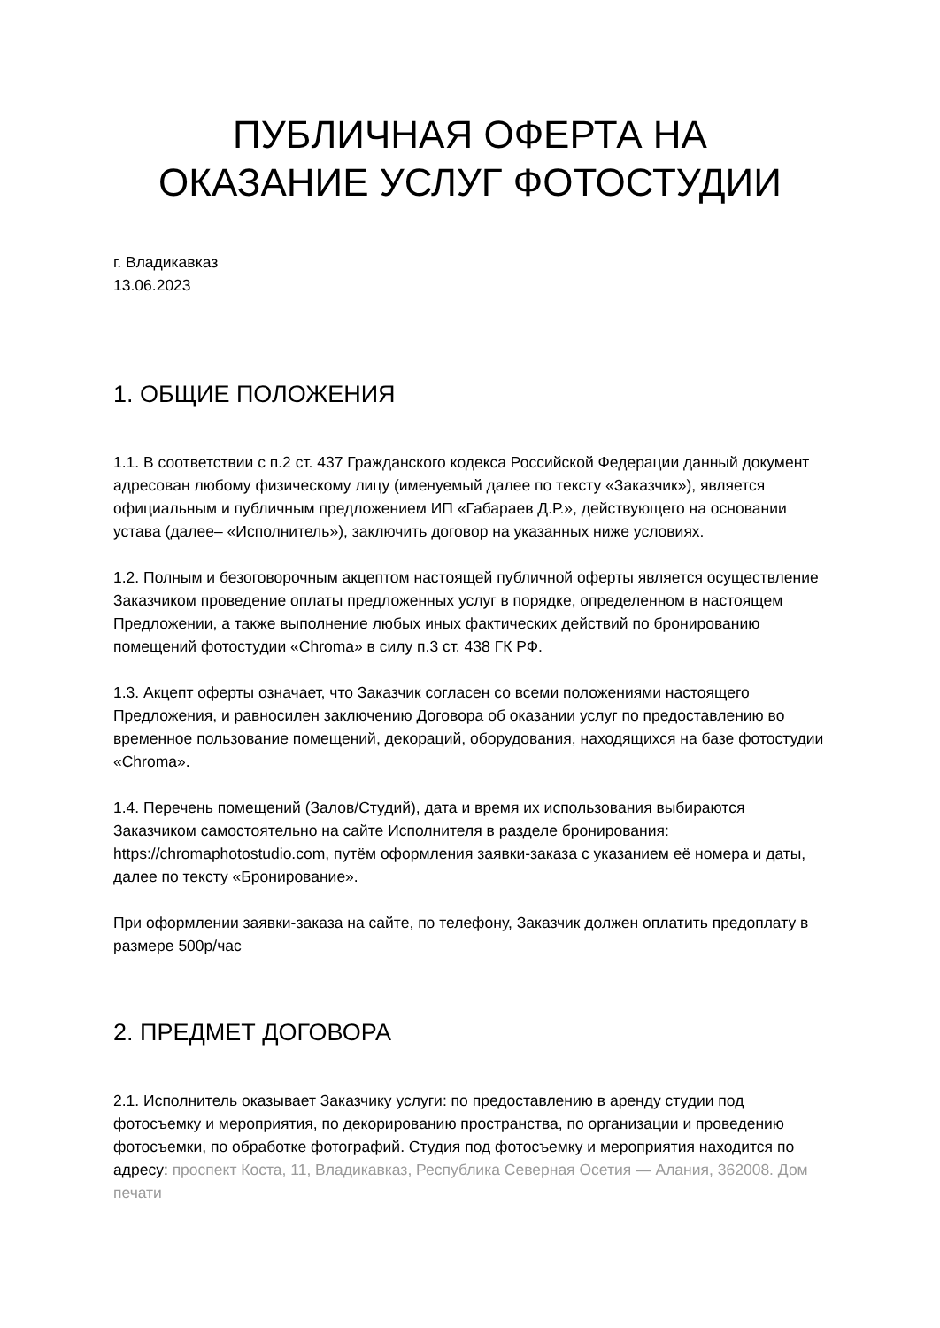ПУБЛИЧНАЯ ОФЕРТА НА
ОКАЗАНИЕ УСЛУГ ФОТОСТУДИИ
г. Владикавказ
13.06.2023
1. ОБЩИЕ ПОЛОЖЕНИЯ
1.1. В соответствии с п.2 ст. 437 Гражданского кодекса Российской Федерации данный документ адресован любому физическому лицу (именуемый далее по тексту «Заказчик»), является официальным и публичным предложением ИП «Габараев Д.Р.», действующего на основании устава (далее– «Исполнитель»), заключить договор на указанных ниже условиях.
1.2. Полным и безоговорочным акцептом настоящей публичной оферты является осуществление Заказчиком проведение оплаты предложенных услуг в порядке, определенном в настоящем Предложении, а также выполнение любых иных фактических действий по бронированию помещений фотостудии «Chroma» в силу п.3 ст. 438 ГК РФ.
1.3. Акцепт оферты означает, что Заказчик согласен со всеми положениями настоящего Предложения, и равносилен заключению Договора об оказании услуг по предоставлению во временное пользование помещений, декораций, оборудования, находящихся на базе фотостудии «Chroma».
1.4. Перечень помещений (Залов/Студий), дата и время их использования выбираются Заказчиком самостоятельно на сайте Исполнителя в разделе бронирования: https://chromaphotostudio.com, путём оформления заявки-заказа с указанием её номера и даты, далее по тексту «Бронирование».
При оформлении заявки-заказа на сайте, по телефону, Заказчик должен оплатить предоплату в размере 500р/час
2. ПРЕДМЕТ ДОГОВОРА
2.1. Исполнитель оказывает Заказчику услуги: по предоставлению в аренду студии под фотосъемку и мероприятия, по декорированию пространства, по организации и проведению фотосъемки, по обработке фотографий. Студия под фотосъемку и мероприятия находится по адресу: проспект Коста, 11, Владикавказ, Республика Северная Осетия — Алания, 362008. Дом печати